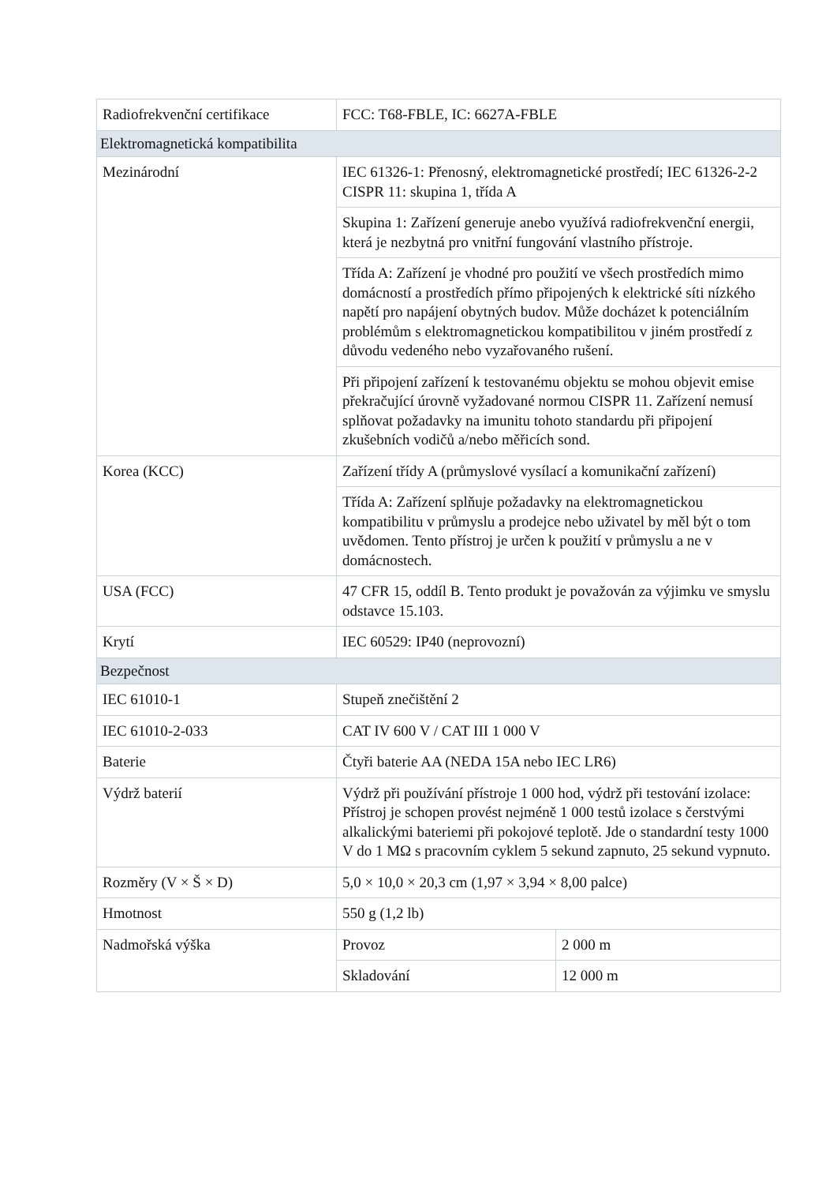| Radiofrekvenční certifikace | FCC: T68-FBLE, IC: 6627A-FBLE | |
| Elektromagnetická kompatibilita | | |
| Mezinárodní | IEC 61326-1: Přenosný, elektromagnetické prostředí; IEC 61326-2-2 CISPR 11: skupina 1, třída A | |
| | Skupina 1: Zařízení generuje anebo využívá radiofrekvenční energii, která je nezbytná pro vnitřní fungování vlastního přístroje. | |
| | Třída A: Zařízení je vhodné pro použití ve všech prostředích mimo domácností a prostředích přímo připojených k elektrické síti nízkého napětí pro napájení obytných budov. Může docházet k potenciálním problémům s elektromagnetickou kompatibilitou v jiném prostředí z důvodu vedeného nebo vyzařovaného rušení. | |
| | Při připojení zařízení k testovanému objektu se mohou objevit emise překračující úrovně vyžadované normou CISPR 11. Zařízení nemusí splňovat požadavky na imunitu tohoto standardu při připojení zkušebních vodičů a/nebo měřicích sond. | |
| Korea (KCC) | Zařízení třídy A (průmyslové vysílací a komunikační zařízení) | |
| | Třída A: Zařízení splňuje požadavky na elektromagnetickou kompatibilitu v průmyslu a prodejce nebo uživatel by měl být o tom uvědomen. Tento přístroj je určen k použití v průmyslu a ne v domácnostech. | |
| USA (FCC) | 47 CFR 15, oddíl B. Tento produkt je považován za výjimku ve smyslu odstavce 15.103. | |
| Krytí | IEC 60529: IP40 (neprovozní) | |
| Bezpečnost | | |
| IEC 61010-1 | Stupeň znečištění 2 | |
| IEC 61010-2-033 | CAT IV 600 V / CAT III 1 000 V | |
| Baterie | Čtyři baterie AA (NEDA 15A nebo IEC LR6) | |
| Výdrž baterií | Výdrž při používání přístroje 1 000 hod, výdrž při testování izolace: Přístroj je schopen provést nejméně 1 000 testů izolace s čerstvými alkalickými bateriemi při pokojové teplotě. Jde o standardní testy 1000 V do 1 MΩ s pracovním cyklem 5 sekund zapnuto, 25 sekund vypnuto. | |
| Rozměry (V × Š × D) | 5,0 × 10,0 × 20,3 cm (1,97 × 3,94 × 8,00 palce) | |
| Hmotnost | 550 g (1,2 lb) | |
| Nadmořská výška | Provoz | 2 000 m |
| | Skladování | 12 000 m |